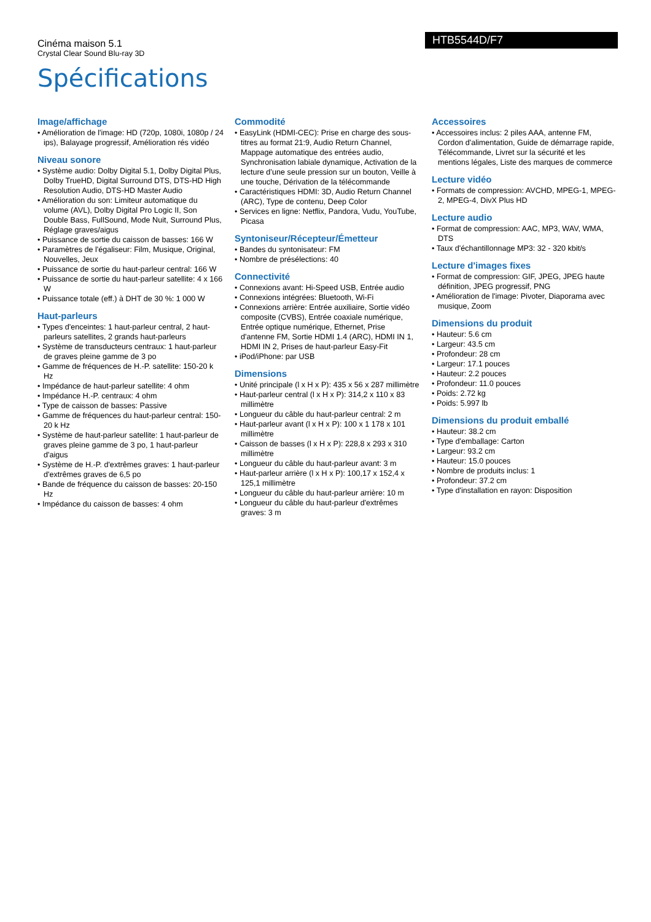Cinéma maison 5.1
Crystal Clear Sound Blu-ray 3D
HTB5544D/F7
Spécifications
Image/affichage
• Amélioration de l'image: HD (720p, 1080i, 1080p / 24 ips), Balayage progressif, Amélioration rés vidéo
Niveau sonore
• Système audio: Dolby Digital 5.1, Dolby Digital Plus, Dolby TrueHD, Digital Surround DTS, DTS-HD High Resolution Audio, DTS-HD Master Audio
• Amélioration du son: Limiteur automatique du volume (AVL), Dolby Digital Pro Logic II, Son Double Bass, FullSound, Mode Nuit, Surround Plus, Réglage graves/aigus
• Puissance de sortie du caisson de basses: 166 W
• Paramètres de l'égaliseur: Film, Musique, Original, Nouvelles, Jeux
• Puissance de sortie du haut-parleur central: 166 W
• Puissance de sortie du haut-parleur satellite: 4 x 166 W
• Puissance totale (eff.) à DHT de 30 %: 1 000 W
Haut-parleurs
• Types d'enceintes: 1 haut-parleur central, 2 haut-parleurs satellites, 2 grands haut-parleurs
• Système de transducteurs centraux: 1 haut-parleur de graves pleine gamme de 3 po
• Gamme de fréquences de H.-P. satellite: 150-20 k Hz
• Impédance de haut-parleur satellite: 4 ohm
• Impédance H.-P. centraux: 4 ohm
• Type de caisson de basses: Passive
• Gamme de fréquences du haut-parleur central: 150-20 k Hz
• Système de haut-parleur satellite: 1 haut-parleur de graves pleine gamme de 3 po, 1 haut-parleur d'aigus
• Système de H.-P. d'extrêmes graves: 1 haut-parleur d'extrêmes graves de 6,5 po
• Bande de fréquence du caisson de basses: 20-150 Hz
• Impédance du caisson de basses: 4 ohm
Commodité
• EasyLink (HDMI-CEC): Prise en charge des sous-titres au format 21:9, Audio Return Channel, Mappage automatique des entrées audio, Synchronisation labiale dynamique, Activation de la lecture d’une seule pression sur un bouton, Veille à une touche, Dérivation de la télécommande
• Caractéristiques HDMI: 3D, Audio Return Channel (ARC), Type de contenu, Deep Color
• Services en ligne: Netflix, Pandora, Vudu, YouTube, Picasa
Syntoniseur/Récepteur/Émetteur
• Bandes du syntonisateur: FM
• Nombre de présélections: 40
Connectivité
• Connexions avant: Hi-Speed USB, Entrée audio
• Connexions intégrées: Bluetooth, Wi-Fi
• Connexions arrière: Entrée auxiliaire, Sortie vidéo composite (CVBS), Entrée coaxiale numérique, Entrée optique numérique, Ethernet, Prise d'antenne FM, Sortie HDMI 1.4 (ARC), HDMI IN 1, HDMI IN 2, Prises de haut-parleur Easy-Fit
• iPod/iPhone: par USB
Dimensions
• Unité principale (l x H x P): 435 x 56 x 287 millimètre
• Haut-parleur central (l x H x P): 314,2 x 110 x 83 millimètre
• Longueur du câble du haut-parleur central: 2 m
• Haut-parleur avant (l x H x P): 100 x 1 178 x 101 millimètre
• Caisson de basses (l x H x P): 228,8 x 293 x 310 millimètre
• Longueur du câble du haut-parleur avant: 3 m
• Haut-parleur arrière (l x H x P): 100,17 x 152,4 x 125,1 millimètre
• Longueur du câble du haut-parleur arrière: 10 m
• Longueur du câble du haut-parleur d'extrêmes graves: 3 m
Accessoires
• Accessoires inclus: 2 piles AAA, antenne FM, Cordon d'alimentation, Guide de démarrage rapide, Télécommande, Livret sur la sécurité et les mentions légales, Liste des marques de commerce
Lecture vidéo
• Formats de compression: AVCHD, MPEG-1, MPEG-2, MPEG-4, DivX Plus HD
Lecture audio
• Format de compression: AAC, MP3, WAV, WMA, DTS
• Taux d'échantillonnage MP3: 32 - 320 kbit/s
Lecture d'images fixes
• Format de compression: GIF, JPEG, JPEG haute définition, JPEG progressif, PNG
• Amélioration de l'image: Pivoter, Diaporama avec musique, Zoom
Dimensions du produit
• Hauteur: 5.6 cm
• Largeur: 43.5 cm
• Profondeur: 28 cm
• Largeur: 17.1 pouces
• Hauteur: 2.2 pouces
• Profondeur: 11.0 pouces
• Poids: 2.72 kg
• Poids: 5.997 lb
Dimensions du produit emballé
• Hauteur: 38.2 cm
• Type d'emballage: Carton
• Largeur: 93.2 cm
• Hauteur: 15.0 pouces
• Nombre de produits inclus: 1
• Profondeur: 37.2 cm
• Type d'installation en rayon: Disposition